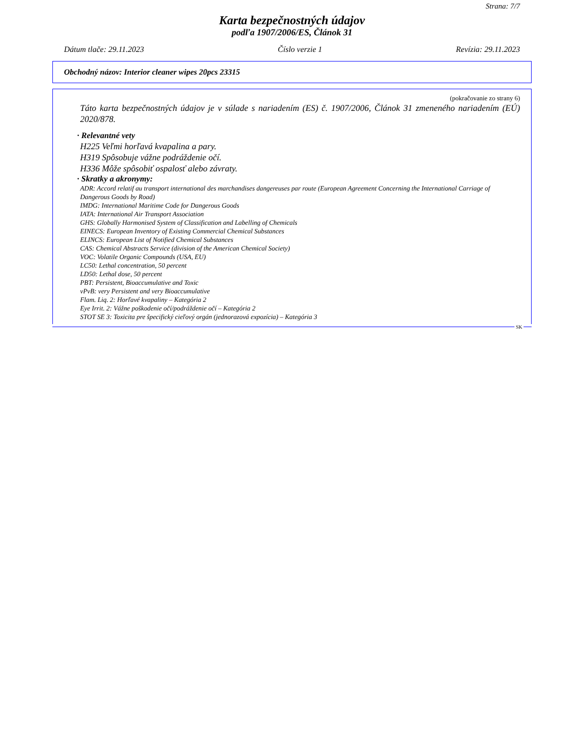Strana: 7/7
Karta bezpečnostných údajov
podľa 1907/2006/ES, Článok 31
Dátum tlače: 29.11.2023 Číslo verzie 1 Revízia: 29.11.2023
Obchodný názov: Interior cleaner wipes 20pcs 23315
(pokračovanie zo strany 6)
Táto karta bezpečnostných údajov je v súlade s nariadením (ES) č. 1907/2006, Článok 31 zmeneného nariadením (EÚ) 2020/878.
· Relevantné vety
H225 Veľmi horľavá kvapalina a pary.
H319 Spôsobuje vážne podráždenie očí.
H336 Môže spôsobiť ospalosť alebo závraty.
· Skratky a akronymy:
ADR: Accord relatif au transport international des marchandises dangereuses par route (European Agreement Concerning the International Carriage of Dangerous Goods by Road)
IMDG: International Maritime Code for Dangerous Goods
IATA: International Air Transport Association
GHS: Globally Harmonised System of Classification and Labelling of Chemicals
EINECS: European Inventory of Existing Commercial Chemical Substances
ELINCS: European List of Notified Chemical Substances
CAS: Chemical Abstracts Service (division of the American Chemical Society)
VOC: Volatile Organic Compounds (USA, EU)
LC50: Lethal concentration, 50 percent
LD50: Lethal dose, 50 percent
PBT: Persistent, Bioaccumulative and Toxic
vPvB: very Persistent and very Bioaccumulative
Flam. Liq. 2: Horľavé kvapaliny – Kategória 2
Eye Irrit. 2: Vážne poškodenie očí/podráždenie očí – Kategória 2
STOT SE 3: Toxicita pre špecifický cieľový orgán (jednorazová expozícia) – Kategória 3
SK